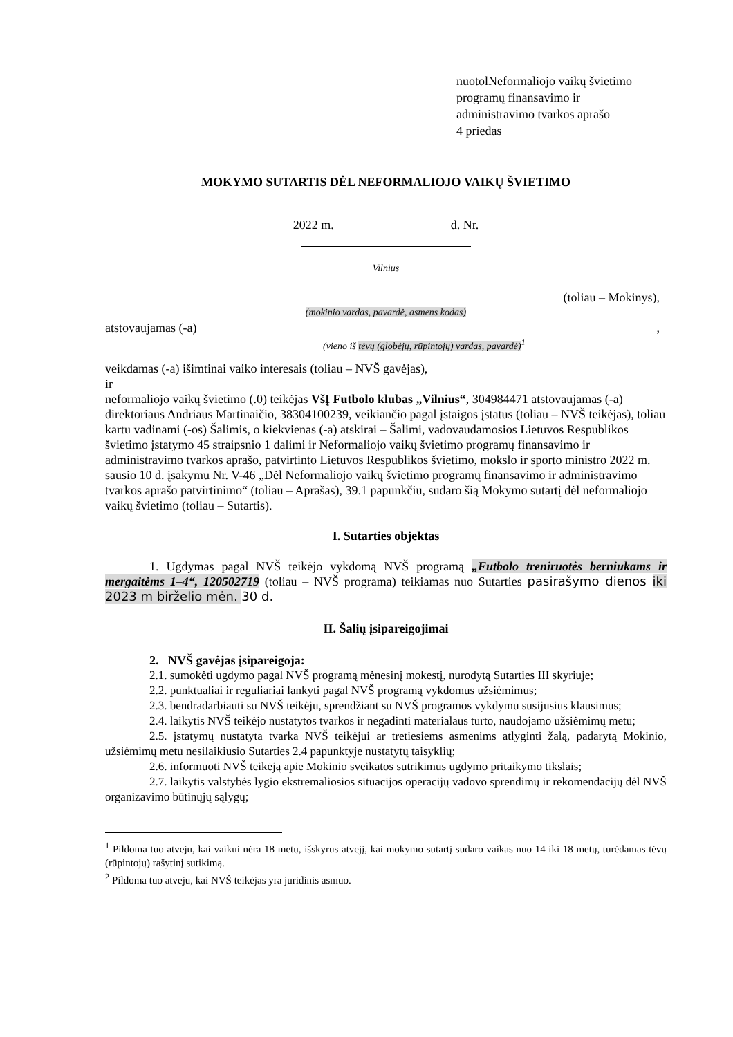nuotolNeformaliojo vaikų švietimo
programų finansavimo ir
administravimo tvarkos aprašo
4 priedas
MOKYMO SUTARTIS DĖL NEFORMALIOJO VAIKŲ ŠVIETIMO
2022 m. d. Nr.
Vilnius
(toliau – Mokinys),
(mokinio vardas, pavardė, asmens kodas)
atstovaujamas (-a) ,
(vieno iš tėvų (globėjų, rūpintojų) vardas, pavardė)<sup>1</sup>
veikdamas (-a) išimtinai vaiko interesais (toliau – NVŠ gavėjas),
ir
neformaliojo vaikų švietimo (.0) teikėjas VšĮ Futbolo klubas „Vilnius“, 304984471 atstovaujamas (-a) direktoriaus Andriaus Martinaičio, 38304100239, veikiančio pagal įstaigos įstatus (toliau – NVŠ teikėjas), toliau kartu vadinami (-os) Šalimis, o kiekvienas (-a) atskirai – Šalimi, vadovaudamosios Lietuvos Respublikos švietimo įstatymo 45 straipsnio 1 dalimi ir Neformaliojo vaikų švietimo programų finansavimo ir administravimo tvarkos aprašo, patvirtinto Lietuvos Respublikos švietimo, mokslo ir sporto ministro 2022 m. sausio 10 d. įsakymu Nr. V-46 „Dėl Neformaliojo vaikų švietimo programų finansavimo ir administravimo tvarkos aprašo patvirtinimo“ (toliau – Aprašas), 39.1 papunkčiu, sudaro šią Mokymo sutartį dėl neformaliojo vaikų švietimo (toliau – Sutartis).
I. Sutarties objektas
1. Ugdymas pagal NVŠ teikėjo vykdomą NVŠ programą „Futbolo treniruotės berniukams ir mergaitėms 1–4“, 120502719 (toliau – NVŠ programa) teikiamas nuo Sutarties pasirašymo dienos iki 2023 m birželio mėn. 30 d.
II. Šalių įsipareigojimai
2. NVŠ gavėjas įsipareigoja:
2.1. sumokėti ugdymo pagal NVŠ programą mėnesinį mokestį, nurodytą Sutarties III skyriuje;
2.2. punktualiai ir reguliariai lankyti pagal NVŠ programą vykdomus užsiėmimus;
2.3. bendradarbiauti su NVŠ teikėju, sprendžiant su NVŠ programos vykdymu susijusius klausimus;
2.4. laikytis NVŠ teikėjo nustatytos tvarkos ir negadinti materialaus turto, naudojamo užsiėmimų metu;
2.5. įstatymų nustatyta tvarka NVŠ teikėjui ar tretiesiems asmenims atlyginti žalą, padarytą Mokinio, užsiėmimų metu nesilaikiusio Sutarties 2.4 papunktyje nustatytų taisyklių;
2.6. informuoti NVŠ teikėją apie Mokinio sveikatos sutrikimus ugdymo pritaikymo tikslais;
2.7. laikytis valstybės lygio ekstremaliosios situacijos operacijų vadovo sprendimų ir rekomendacijų dėl NVŠ organizavimo būtinųjų sąlygų;
<sup>1</sup> Pildoma tuo atveju, kai vaikui nėra 18 metų, išskyrus atvejį, kai mokymo sutartį sudaro vaikas nuo 14 iki 18 metų, turėdamas tėvų (rūpintojų) rašytinį sutikimą.
<sup>2</sup> Pildoma tuo atveju, kai NVŠ teikėjas yra juridinis asmuo.